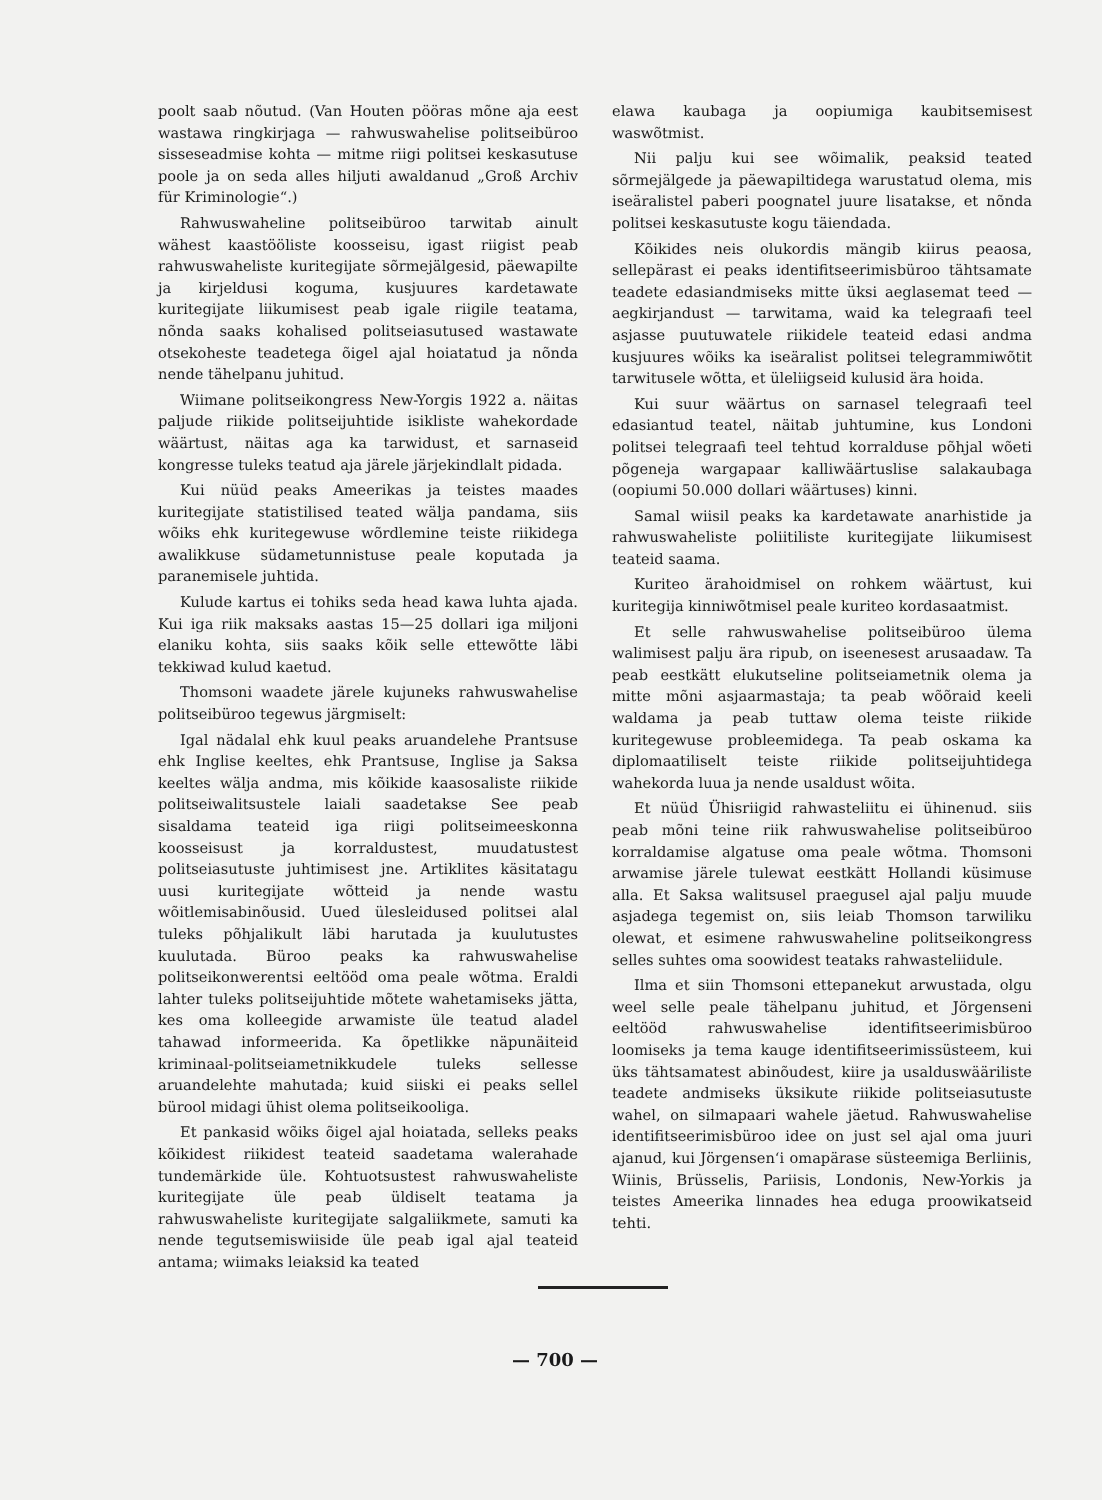poolt saab nõutud. (Van Houten pööras mõne aja eest wastawa ringkirjaga — rahwuswahelise politseibüroo sisseseadmise kohta — mitme riigi politsei keskasutuse poole ja on seda alles hiljuti awaldanud „Groß Archiv für Kriminologie“.)
Rahwuswaheline politseibüroo tarwitab ainult wähest kaastööliste koosseisu, igast riigist peab rahwuswaheliste kuritegijate sõrmejälgesid, päewapilte ja kirjeldusi koguma, kusjuures kardetawate kuritegijate liikumisest peab igale riigile teatama, nõnda saaks kohalised politseiasutused wastawate otsekoheste teadetega õigel ajal hoiatatud ja nõnda nende tähelpanu juhitud.
Wiimane politseikongress New-Yorgis 1922 a. näitas paljude riikide politseijuhtide isikliste wahekordade wäärtust, näitas aga ka tarwidust, et sarnaseid kongresse tuleks teatud aja järele järjekindlalt pidada.
Kui nüüd peaks Ameerikas ja teistes maades kuritegijate statistilised teated wälja pandama, siis wõiks ehk kuritegewuse wõrdlemine teiste riikidega awalikkuse südametunnistuse peale koputada ja paranemisele juhtida.
Kulude kartus ei tohiks seda head kawa luhta ajada. Kui iga riik maksaks aastas 15—25 dollari iga miljoni elaniku kohta, siis saaks kõik selle ettewõtte läbi tekkiwad kulud kaetud.
Thomsoni waadete järele kujuneks rahwuswahelise politseibüroo tegewus järgmiselt:
Igal nädalal ehk kuul peaks aruandelehe Prantsuse ehk Inglise keeltes, ehk Prantsuse, Inglise ja Saksa keeltes wälja andma, mis kõikide kaasosaliste riikide politseiwalitsustele laiali saadetakse See peab sisaldama teateid iga riigi politseimeeskonna koosseisust ja korraldustest, muudatustest politseiasutuste juhtimisest jne. Artiklites käsitatagu uusi kuritegijate wõtteid ja nende wastu wõitlemisabinõusid. Uued ülesleidused politsei alal tuleks põhjalikult läbi harutada ja kuulutustes kuulutada. Büroo peaks ka rahwuswahelise politseikonwerentsi eeltööd oma peale wõtma. Eraldi lahter tuleks politseijuhtide mõtete wahetamiseks jätta, kes oma kolleegide arwamiste üle teatud aladel tahawad informeerida. Ka õpetlikke näpunäiteid kriminaal-politseiametnikkudele tuleks sellesse aruandelehte mahutada; kuid siiski ei peaks sellel bürool midagi ühist olema politseikooliga.
Et pankasid wõiks õigel ajal hoiatada, selleks peaks kõikidest riikidest teateid saadetama walerahade tundemärkide üle. Kohtuotsustest rahwuswaheliste kuritegijate üle peab üldiselt teatama ja rahwuswaheliste kuritegijate salgaliikmete, samuti ka nende tegutsemiswiiside üle peab igal ajal teateid antama; wiimaks leiaksid ka teated
elawa kaubaga ja oopiumiga kaubitsemisest waswõtmist.
Nii palju kui see wõimalik, peaksid teated sõrmejälgede ja päewapiltidega warustatud olema, mis iseäralistel paberi poognatel juure lisatakse, et nõnda politsei keskasutuste kogu täiendada.
Kõikides neis olukordis mängib kiirus peaosa, sellepärast ei peaks identifitseerimisbüroo tähtsamate teadete edasiandmiseks mitte üksi aeglasemat teed — aegkirjandust — tarwitama, waid ka telegraafi teel asjasse puutuwatele riikidele teateid edasi andma kusjuures wõiks ka iseäralist politsei telegrammiwõtit tarwitusele wõtta, et üleliigseid kulusid ära hoida.
Kui suur wäärtus on sarnasel telegraafi teel edasiantud teatel, näitab juhtumine, kus Londoni politsei telegraafi teel tehtud korralduse põhjal wõeti põgeneja wargapaar kalliwäärtuslise salakaubaga (oopiumi 50.000 dollari wäärtuses) kinni.
Samal wiisil peaks ka kardetawate anarhistide ja rahwuswaheliste poliitiliste kuritegijate liikumisest teateid saama.
Kuriteo ärahoidmisel on rohkem wäärtust, kui kuritegija kinniwõtmisel peale kuriteo kordasaatmist.
Et selle rahwuswahelise politseibüroo ülema walimisest palju ära ripub, on iseenesest arusaadaw. Ta peab eestkätt elukutseline politseiametnik olema ja mitte mõni asjaarmastaja; ta peab wõõraid keeli waldama ja peab tuttaw olema teiste riikide kuritegewuse probleemidega. Ta peab oskama ka diplomaatiliselt teiste riikide politseijuhtidega wahekorda luua ja nende usaldust wõita.
Et nüüd Ühisriigid rahwasteliitu ei ühinenud. siis peab mõni teine riik rahwuswahelise politseibüroo korraldamise algatuse oma peale wõtma. Thomsoni arwamise järele tulewat eestkätt Hollandi küsimuse alla. Et Saksa walitsusel praegusel ajal palju muude asjadega tegemist on, siis leiab Thomson tarwiliku olewat, et esimene rahwuswaheline politseikongress selles suhtes oma soowidest teataks rahwasteliidule.
Ilma et siin Thomsoni ettepanekut arwustada, olgu weel selle peale tähelpanu juhitud, et Jörgenseni eeltööd rahwuswahelise identifitseerimisbüroo loomiseks ja tema kauge identifitseerimissüsteem, kui üks tähtsamatest abinõudest, kiire ja usalduswääriliste teadete andmiseks üksikute riikide politseiasutuste wahel, on silmapaari wahele jäetud. Rahwuswahelise identifitseerimisbüroo idee on just sel ajal oma juuri ajanud, kui Jörgensen‘i omapärase süsteemiga Berliinis, Wiinis, Brüsselis, Pariisis, Londonis, New-Yorkis ja teistes Ameerika linnades hea eduga proowikatseid tehti.
— 700 —